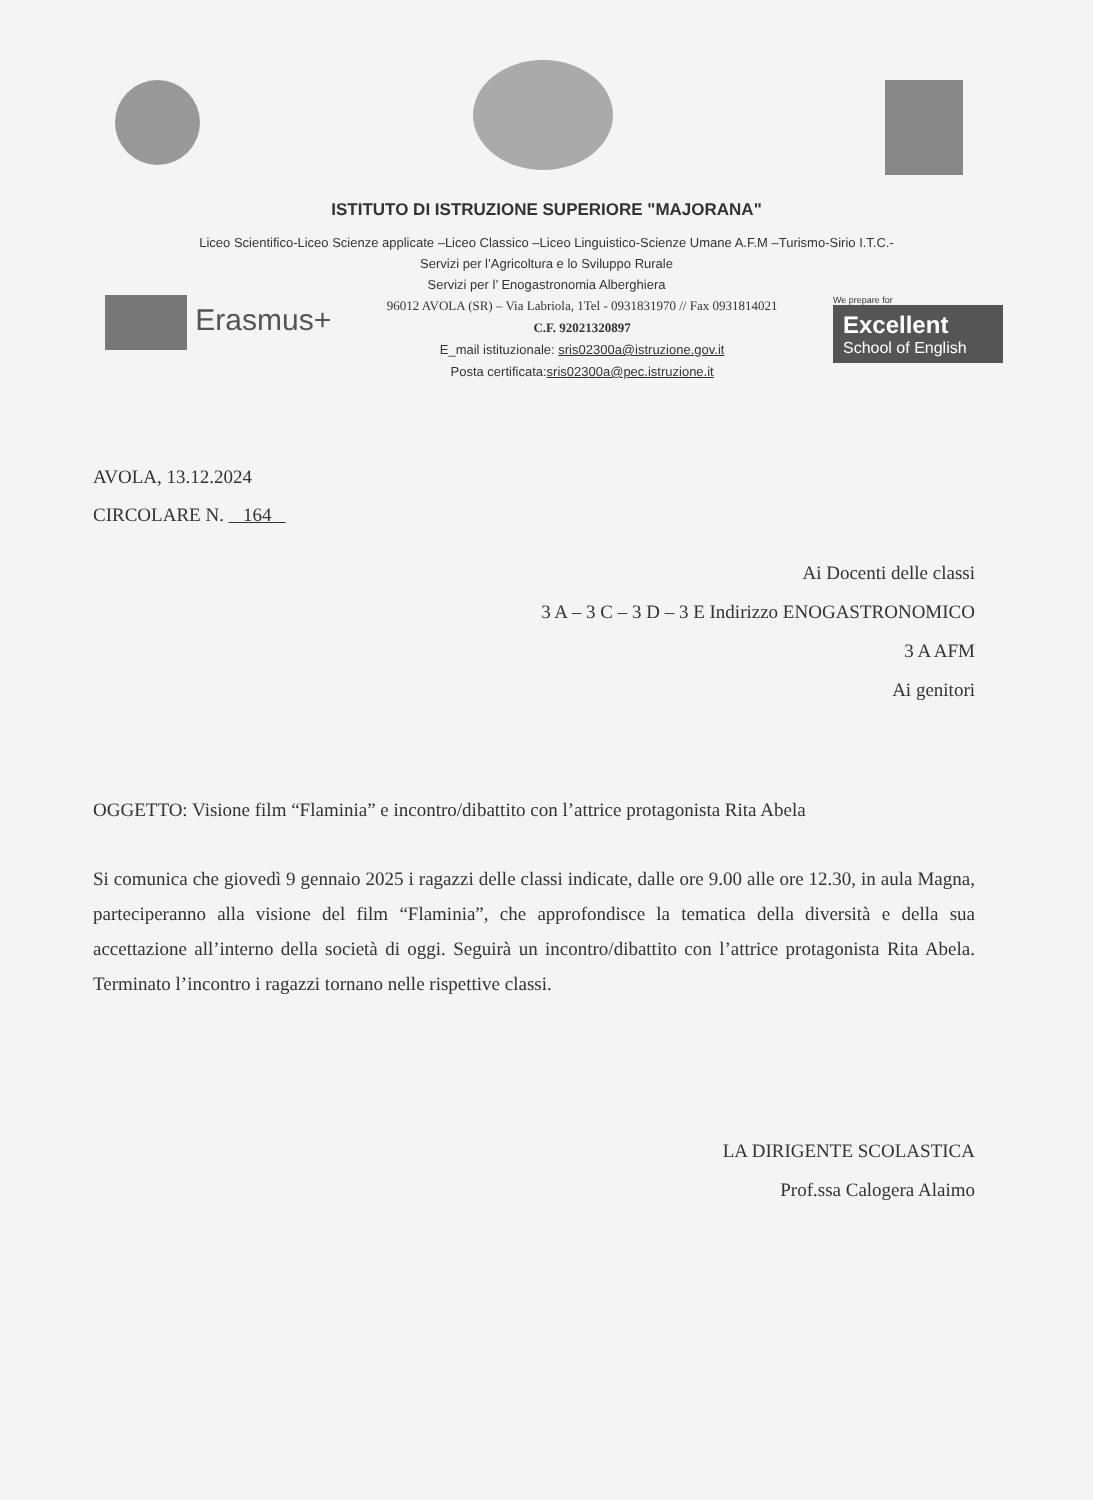ISTITUTO DI ISTRUZIONE SUPERIORE "MAJORANA"
Liceo Scientifico-Liceo Scienze applicate –Liceo Classico –Liceo Linguistico-Scienze Umane A.F.M –Turismo-Sirio I.T.C.-
Servizi per l’Agricoltura e lo Sviluppo Rurale
Servizi per l’ Enogastronomia Alberghiera
Erasmus+
96012 AVOLA (SR) – Via Labriola, 1Tel - 0931831970 // Fax 0931814021
C.F. 92021320897
E_mail istituzionale: sris02300a@istruzione.gov.it
Posta certificata:sris02300a@pec.istruzione.it
We prepare for
Excellent
School of English
AVOLA, 13.12.2024
CIRCOLARE N. 164
Ai Docenti delle classi
3 A – 3 C – 3 D – 3 E Indirizzo ENOGASTRONOMICO
3 A AFM
Ai genitori
OGGETTO: Visione film “Flaminia” e incontro/dibattito con l’attrice protagonista Rita Abela
Si comunica che giovedì 9 gennaio 2025 i ragazzi delle classi indicate, dalle ore 9.00 alle ore 12.30, in aula Magna, parteciperanno alla visione del film “Flaminia”, che approfondisce la tematica della diversità e della sua accettazione all’interno della società di oggi. Seguirà un incontro/dibattito con l’attrice protagonista Rita Abela. Terminato l’incontro i ragazzi tornano nelle rispettive classi.
LA DIRIGENTE SCOLASTICA
Prof.ssa Calogera Alaimo